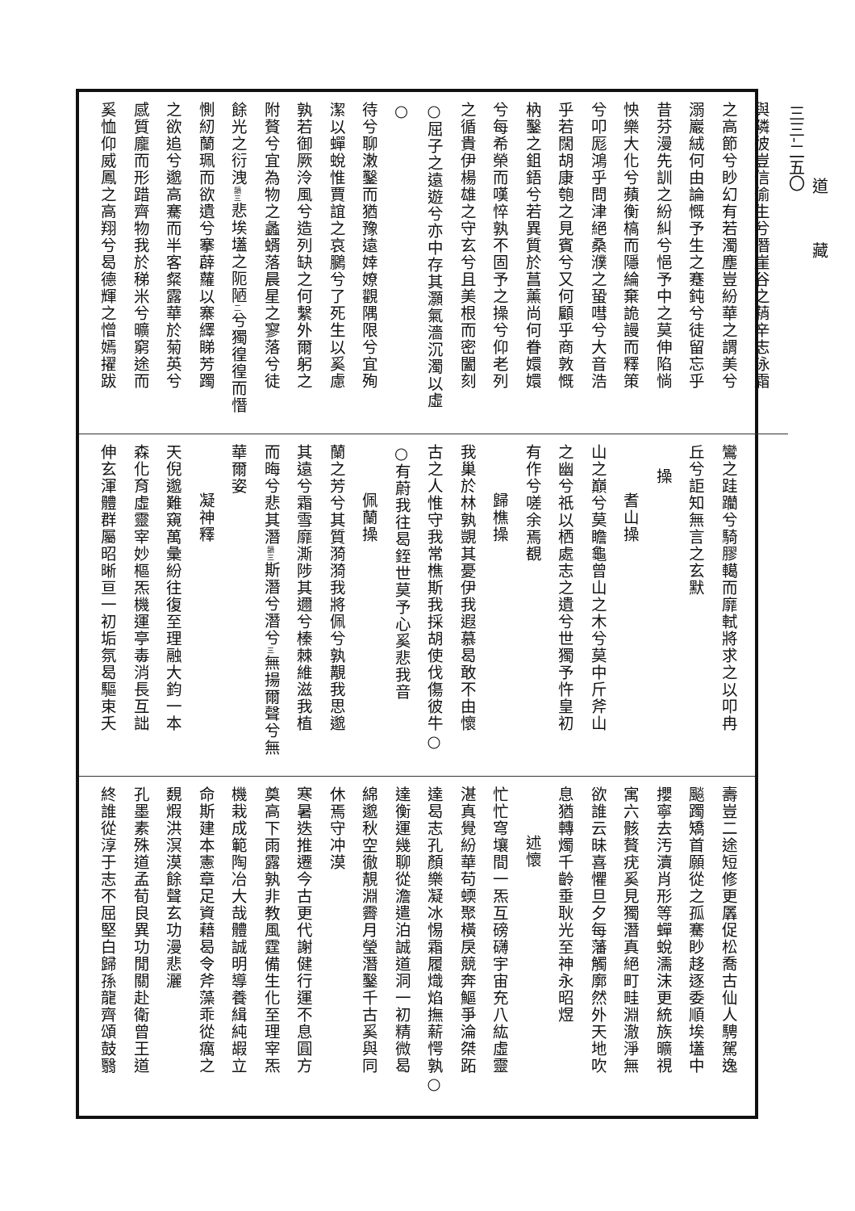與隣彼豈信偷生兮潛崖谷之蕱辛志泳霜
之高節兮眇幻有若濁塵豈紛華之謂美兮
溺巖絨何由論慨予生之蹇鈍兮徒留忘乎
昔芬漫先訓之紛糾兮悒予中之莫伸陷惝
怏樂大化兮蘋衡槁而隱綸棄詭謾而釋策
兮叩厖鴻乎問津絕桑濮之蛩嘒兮大音浩
乎若闊胡康匏之見賓兮又何顧乎商敦慨
枘鑿之鉏鋙兮若異質於菖薰尚何眷嬛嬛
兮每希榮而嘆悴孰不固予之操兮仰老列
之循貴伊楊雄之守玄兮且美根而密闔刻
○屈子之遠遊兮亦中存其灝氣濇沉濁以虛○
待兮聊潄鑿而猶豫遠婞嫽觀隅限兮宜殉
潔以蟬蛻惟賈誼之哀鵩兮了死生以奚慮
孰若御厥泠風兮造列缺之何繫外爾躬之
附贅兮宜為物之蠡蝑落晨星之寥落兮徒
餘光之衍洩韻三悲埃壒之阨陋二兮獨徨徨而憯
惻紉蘭珮而欲遺兮搴薜蘿以寨繹睇芳躅
之欲追兮邈高騫而半客粲露華於菊英兮
感質龐而形踖齊物我於稊米兮曠窮途而
奚恤仰威鳳之高翔兮曷德輝之憎嫣擢跋
鸞之跬躪兮騎膠轕而靡軾將求之以叩冉
丘兮詎知無言之玄默
操
耆山操
山之巔兮莫瞻龜曾山之木兮莫中斤斧山
之幽兮祇以栖處志之遺兮世獨予忤皇初
有作兮嗟余焉覩
歸樵操
我巢於林孰覬其憂伊我遐慕曷敢不由懷
古之人惟守我常樵斯我採胡使伐傷彼牛○
○有蔚我往曷銍世莫予心奚悲我音
佩蘭操
蘭之芳兮其質漪漪我將佩兮孰覯我思邈
其遠兮霜雪靡澌陟其邇兮榛棘維滋我植
而晦兮悲其潛韻三斯潛兮潛兮三無揚爾聲兮無
華爾姿
凝神釋
天倪邈難窺萬彙紛往復至理融大鈞一本
森化育虛靈宰妙樞炁機運亭毒消長互詘
伸玄渾體群屬昭晰亘一初垢氛曷驅束夭
壽豈二途短修更羼促松喬古仙人騁駕逸
飈躅矯首願從之孤騫眇趍逐委順埃壒中
攖寧去汚瀆肖形等蟬蛻濡沫更統族曠視
寓六骸贅疣奚見獨潛真絕町畦淵澈淨無
欲誰云昧喜懼旦夕每藩觸廓然外天地吹
息猶轉燭千齡垂耿光至神永昭煜
述懷
忙忙穹壤間一炁互磅礴宇宙充八紘虛靈
湛真覺紛華苟蝡聚橫戾競奔鰸爭淪桀跖
達曷志孔顏樂凝冰惕霜履熾焰撫薪愕孰○
達衡運幾聊從澹遣泊誠道洞一初精微曷
綿邈秋空徹靚淵霽月瑩潛鑿千古奚與同
休焉守冲漠
寒暑迭推遷今古更代謝健行運不息圓方
奠高下雨露孰非教風霆備生化至理宰炁
機栽成範陶冶大哉體誠明導養緝純嘏立
命斯建本憲章足資藉曷令斧藻乖從癘之
覣煆洪溟漠餘聲玄功漫悲灑
孔墨素殊道孟荀良異功閒關赴衛曾王道
終誰從淳于志不屈堅白歸孫龍齊頌鼓翳
道藏
三三-二五〇